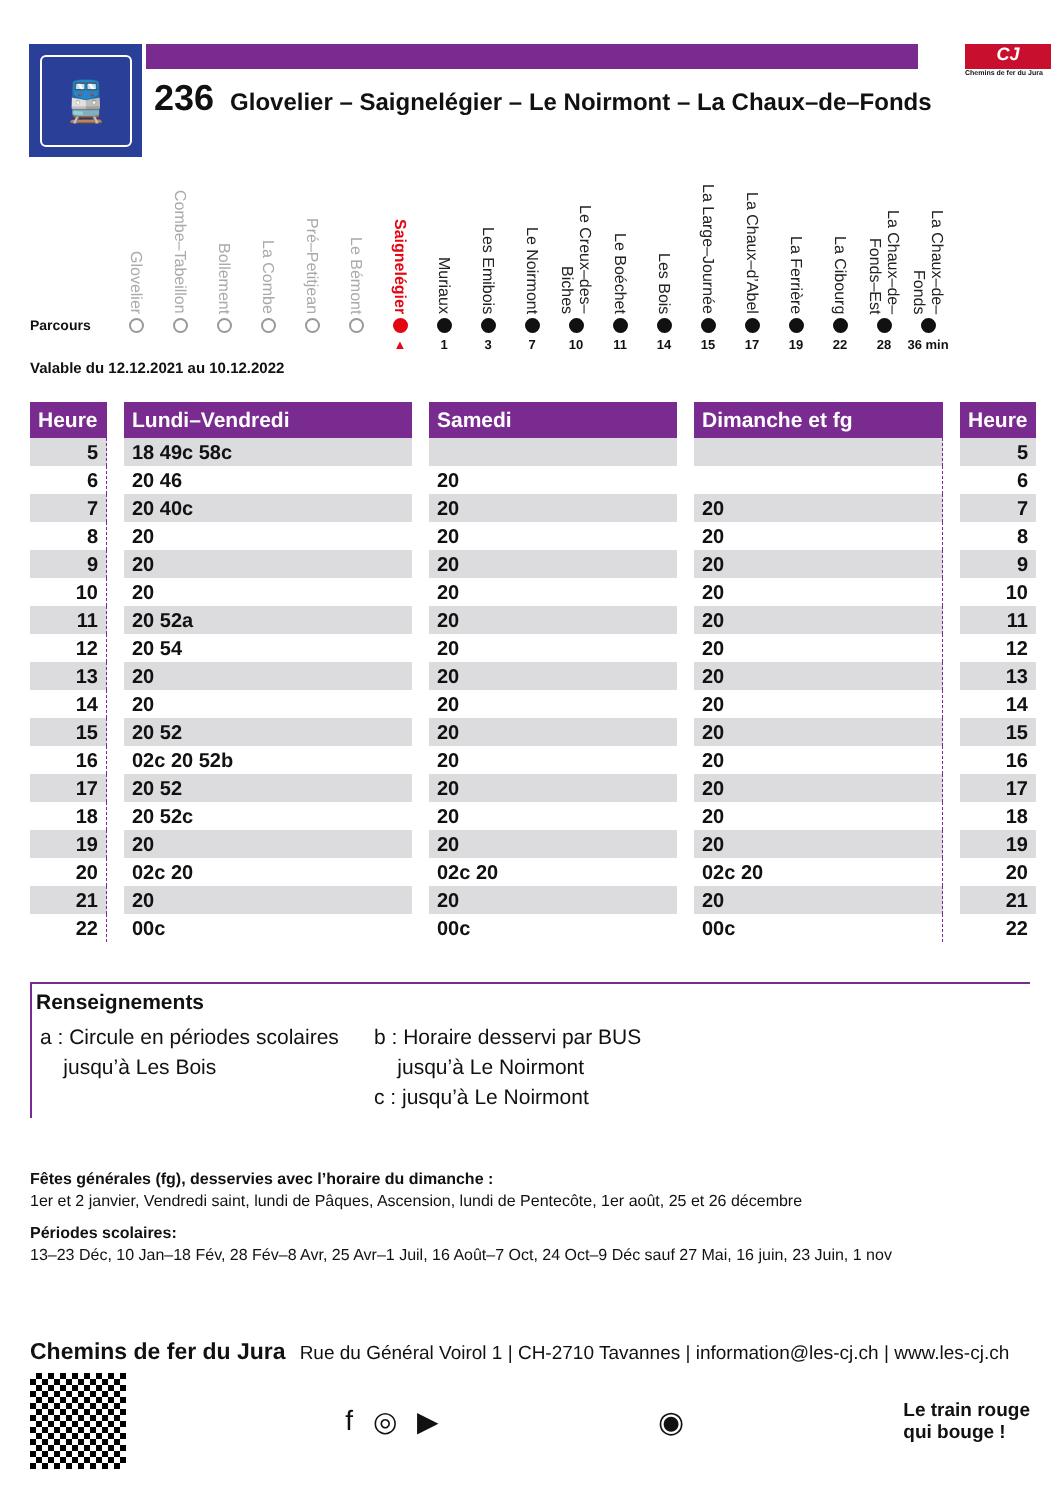🚆
236 Glovelier – Saignelégier – Le Noirmont – La Chaux–de–Fonds
CJ
Chemins de fer du Jura
Parcours
Glovelier
Combe–Tabeillon
Bollement
La Combe
Pré–Petitjean
Le Bémont
Saignelégier
▲
Muriaux
1
Les Emibois
3
Le Noirmont
7
Le Creux–des–Biches
10
Le Boéchet
11
Les Bois
14
La Large–Journée
15
La Chaux–d’Abel
17
La Ferrière
19
La Cibourg
22
La Chaux–de–Fonds–Est
28
La Chaux–de–Fonds
36 min
Valable du 12.12.2021 au 10.12.2022
| Heure | | Lundi–Vendredi | | Samedi | | Dimanche et fg | | Heure |
| 5 | | 18 49c 58c | | | | | | 5 |
| 6 | | 20 46 | | 20 | | | | 6 |
| 7 | | 20 40c | | 20 | | 20 | | 7 |
| 8 | | 20 | | 20 | | 20 | | 8 |
| 9 | | 20 | | 20 | | 20 | | 9 |
| 10 | | 20 | | 20 | | 20 | | 10 |
| 11 | | 20 52a | | 20 | | 20 | | 11 |
| 12 | | 20 54 | | 20 | | 20 | | 12 |
| 13 | | 20 | | 20 | | 20 | | 13 |
| 14 | | 20 | | 20 | | 20 | | 14 |
| 15 | | 20 52 | | 20 | | 20 | | 15 |
| 16 | | 02c 20 52b | | 20 | | 20 | | 16 |
| 17 | | 20 52 | | 20 | | 20 | | 17 |
| 18 | | 20 52c | | 20 | | 20 | | 18 |
| 19 | | 20 | | 20 | | 20 | | 19 |
| 20 | | 02c 20 | | 02c 20 | | 02c 20 | | 20 |
| 21 | | 20 | | 20 | | 20 | | 21 |
| 22 | | 00c | | 00c | | 00c | | 22 |
Renseignements
a : Circule en périodes scolaires
jusqu’à Les Bois
b : Horaire desservi par BUS
jusqu’à Le Noirmont
c : jusqu’à Le Noirmont
Fêtes générales (fg), desservies avec l’horaire du dimanche :
1er et 2 janvier, Vendredi saint, lundi de Pâques, Ascension, lundi de Pentecôte, 1er août, 25 et 26 décembre
Périodes scolaires:
13–23 Déc, 10 Jan–18 Fév, 28 Fév–8 Avr, 25 Avr–1 Juil, 16 Août–7 Oct, 24 Oct–9 Déc sauf 27 Mai, 16 juin, 23 Juin, 1 nov
Chemins de fer du Jura Rue du Général Voirol 1 | CH-2710 Tavannes | information@les-cj.ch | www.les-cj.ch
f ◎ ▶ ◉
Le train rouge
qui bouge !